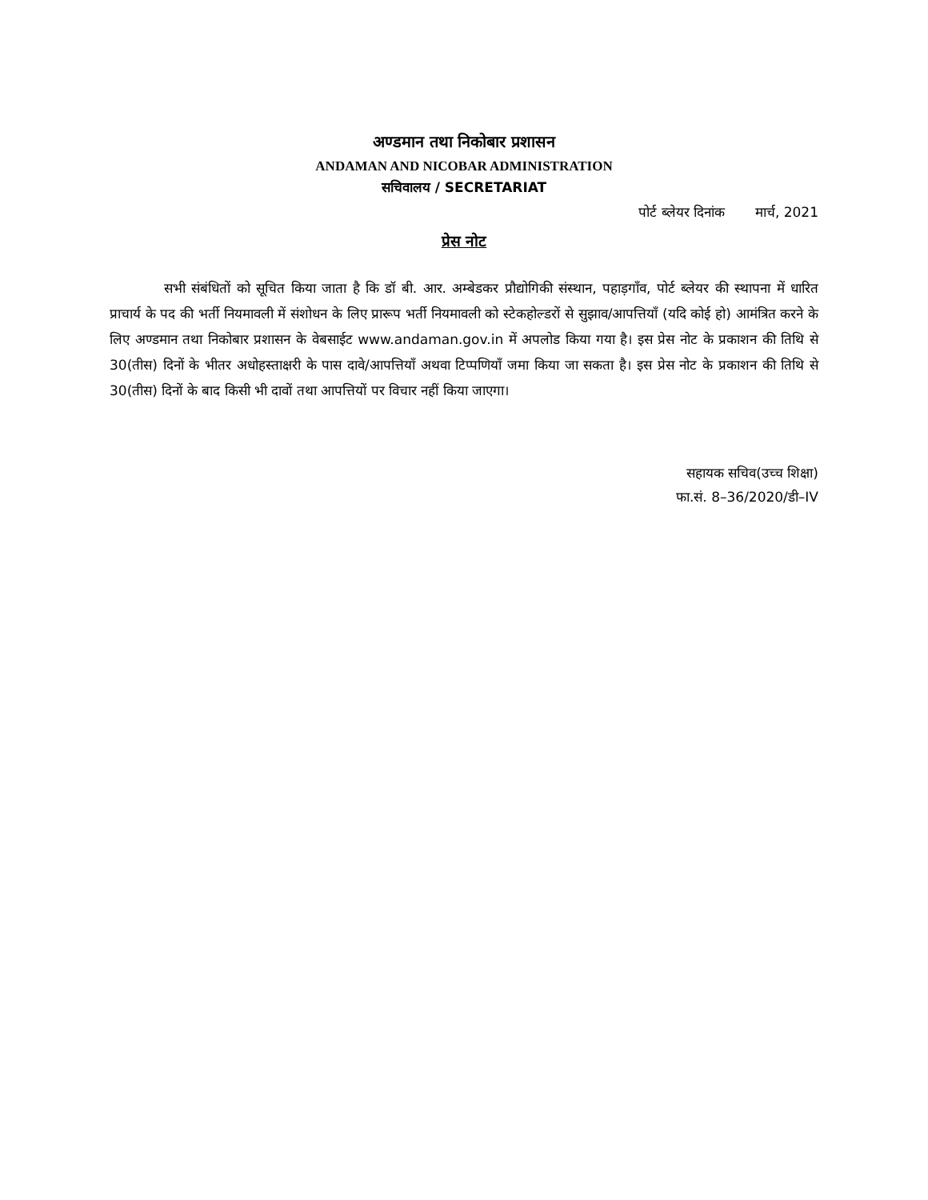अण्डमान तथा निकोबार प्रशासन
ANDAMAN AND NICOBAR ADMINISTRATION
सचिवालय / SECRETARIAT
पोर्ट ब्लेयर दिनांक मार्च, 2021
प्रेस नोट
सभी संबंधितों को सूचित किया जाता है कि डॉ बी. आर. अम्बेडकर प्रौद्योगिकी संस्थान, पहाड़गाँव, पोर्ट ब्लेयर की स्थापना में धारित प्राचार्य के पद की भर्ती नियमावली में संशोधन के लिए प्रारूप भर्ती नियमावली को स्टेकहोल्डरों से सुझाव/आपत्तियाँ (यदि कोई हो) आमंत्रित करने के लिए अण्डमान तथा निकोबार प्रशासन के वेबसाईट www.andaman.gov.in में अपलोड किया गया है। इस प्रेस नोट के प्रकाशन की तिथि से 30(तीस) दिनों के भीतर अधोहस्ताक्षरी के पास दावे/आपत्तियाँ अथवा टिप्पणियाँ जमा किया जा सकता है। इस प्रेस नोट के प्रकाशन की तिथि से 30(तीस) दिनों के बाद किसी भी दावों तथा आपत्तियों पर विचार नहीं किया जाएगा।
सहायक सचिव(उच्च शिक्षा)
फा.सं. 8–36/2020/डी–IV